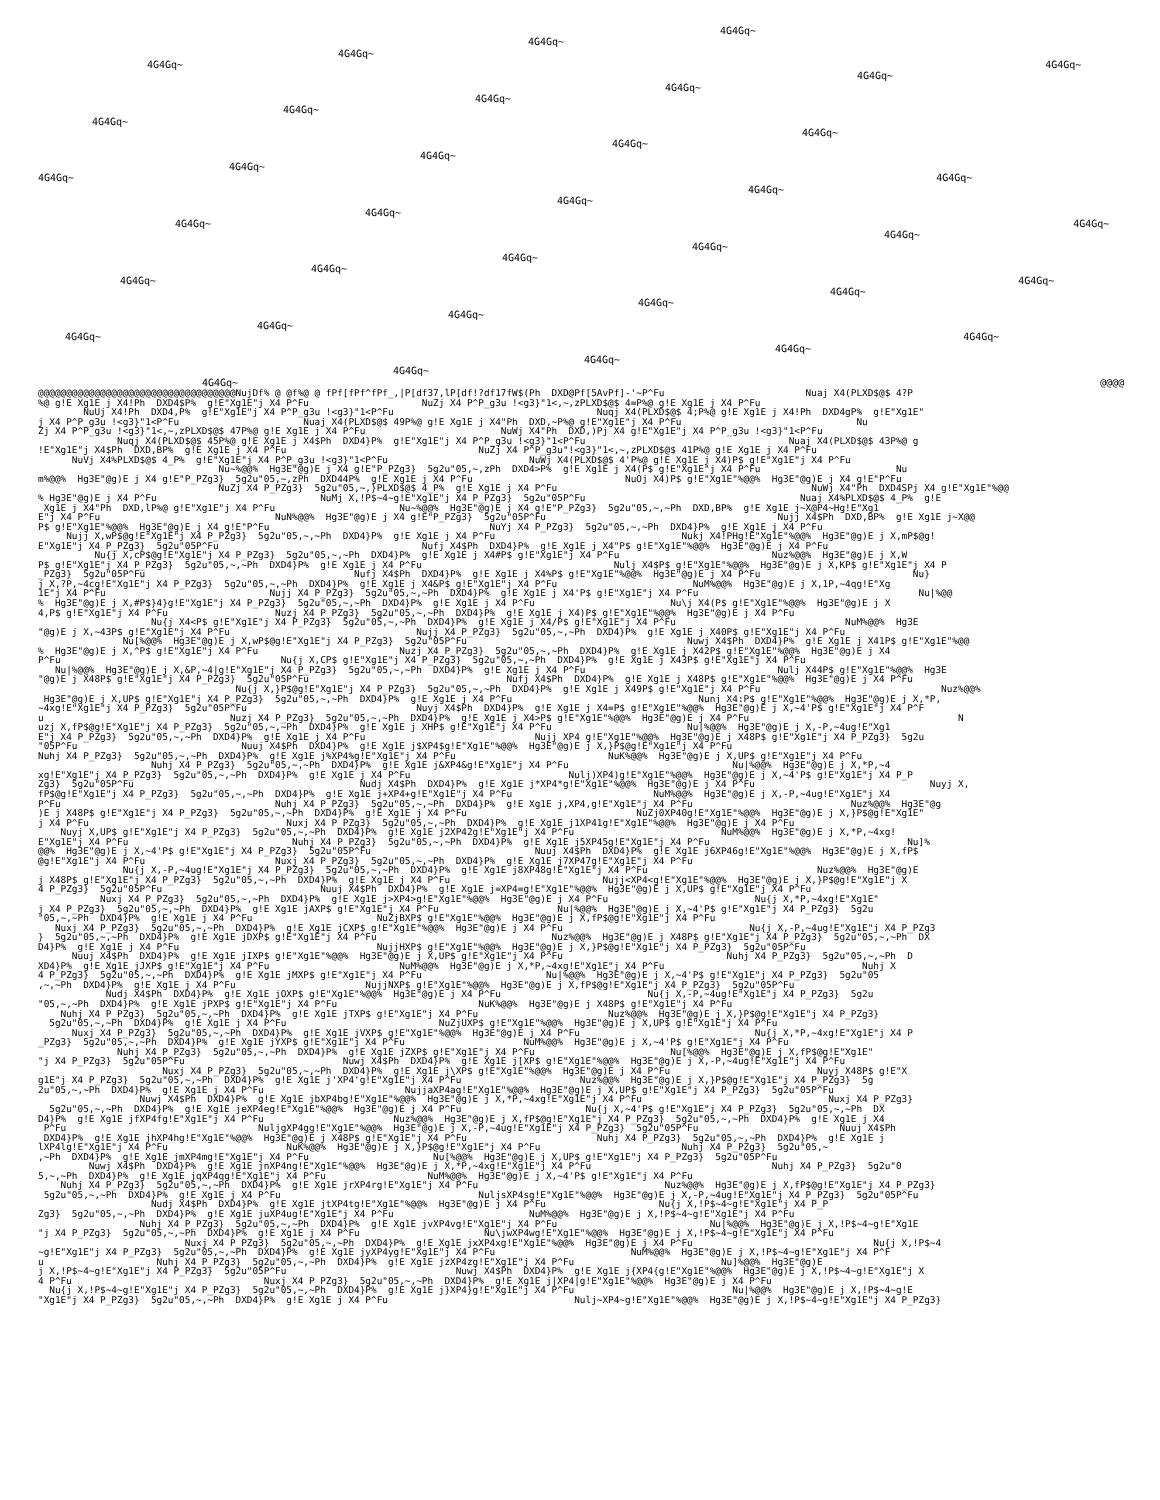4G4Gq~
4G4Gq~
4G4Gq~
4G4Gq~ 4G4Gq~
4G4Gq~
4G4Gq~
4G4Gq~
4G4Gq~
4G4Gq~
4G4Gq~
4G4Gq~
4G4Gq~
4G4Gq~
4G4Gq~ 4G4Gq~
4G4Gq~
4G4Gq~
4G4Gq~
4G4Gq~ 4G4Gq~
4G4Gq~
4G4Gq~
4G4Gq~
4G4Gq~
4G4Gq~ 4G4Gq~
4G4Gq~
4G4Gq~
4G4Gq~
4G4Gq~
4G4Gq~ 4G4Gq~
4G4Gq~
4G4Gq~
4G4Gq~
4G4Gq~ @@@@
@@@@@@@@@@@@@@@@@@@@@@@@@@@@@@@@@@@NujDf% @ @f%@ @ fPf[fPf^fPf_,|P[df37,lP[df!?df17fW$(Ph  DXD@Pf[5AvPf]-'~P^Fu                         Nuaj X4(PLXD$@$ 4?P
%@ g!E Xg1E j X4!Ph  DXD4$P%  g!E"Xg1E"j X4 P^Fu                    NuZj X4 P^P_g3u !<g3}"1<,~,zPLXD$@$ 4=P%@ g!E Xg1E j X4 P^Fu
        NuUj X4!Ph  DXD4,P%  g!E"Xg1E"j X4 P^P_g3u !<g3}"1<P^Fu                                    Nuqj X4(PLXD$@$ 4;P%@ g!E Xg1E j X4!Ph  DXD4gP%  g!E"Xg1E"
j X4 P^P_g3u !<g3}"1<P^Fu                      Nuaj X4(PLXD$@$ 49P%@ g!E Xg1E j X4"Ph  DXD,~P%@ g!E"Xg1E"j X4 P^Fu                               Nu
Zj X4 P^P_g3u !<g3}"1<,~,zPLXD$@$ 47P%@ g!E Xg1E j X4 P^Fu                        NuWj X4"Ph  DXD,)Pj X4 g!E"Xg1E"j X4 P^P_g3u !<g3}"1<P^Fu
              Nuqj X4(PLXD$@$ 45P%@ g!E Xg1E j X4$Ph  DXD4}P%  g!E"Xg1E"j X4 P^P_g3u !<g3}"1<P^Fu                                    Nuaj X4(PLXD$@$ 43P%@ g
!E"Xg1E"j X4$Ph  DXD,BP%  g!E Xg1E j X4 P^Fu                                  NuZj X4 P^P_g3u"!<g3}"1<,~,zPLXD$@$ 41P%@ g!E Xg1E j X4 P^Fu
      NuVj X4%PLXD$@$ 4_P%  g!E"Xg1E"j X4 P^P_g3u !<g3}"1<P^Fu                         NuWj X4(PLXD$@$ 4'P%@ g!E Xg1E j X4)P$ g!E"Xg1E"j X4 P^Fu
                                Nu~%@@%  Hg3E"@g)E j X4 g!E"P_PZg3}  5g2u"05,~,zPh  DXD4>P%  g!E Xg1E j X4(P$ g!E"Xg1E"j X4 P^Fu                        Nu
m%@@%  Hg3E"@g)E j X4 g!E"P_PZg3}  5g2u"05,~,zPh  DXD44P%  g!E Xg1E j X4 P^Fu                           NuOj X4)P$ g!E"Xg1E"%@@%  Hg3E"@g)E j X4 g!E"P^Fu
                                NuZj X4 P_PZg3}  5g2u"05,~,}PLXD$@$ 4_P%  g!E Xg1E j X4 P^Fu                                             NuWj X4"Ph  DXD4SPj X4 g!E"Xg1E"%@@
% Hg3E"@g)E j X4 P^Fu                             NuMj X,!P$~4~g!E"Xg1E"j X4 P_PZg3}  5g2u"05P^Fu                                      Nuaj X4%PLXD$@$ 4_P%  g!E
 Xg1E j X4"Ph  DXD,lP%@ g!E"Xg1E"j X4 P^Fu                      Nu~%@@%  Hg3E"@g)E j X4 g!E"P_PZg3}  5g2u"05,~,~Ph  DXD,BP%  g!E Xg1E j~X@P4~Hg!E"Xg1
E"j X4 P^Fu                               NuN%@@%  Hg3E"@g)E j X4 g!E"P_PZg3}  5g2u"05P^Fu                                         Nujj X4$Ph  DXD,BP%  g!E Xg1E j~X@@
P$ g!E"Xg1E"%@@%  Hg3E"@g)E j X4 g!E"P^Fu                                       NuYj X4 P_PZg3}  5g2u"05,~,~Ph  DXD4}P%  g!E Xg1E j X4 P^Fu
     Nujj X,wP$@g!E"Xg1E"j X4 P_PZg3}  5g2u"05,~,~Ph  DXD4}P%  g!E Xg1E j X4 P^Fu                                 Nukj X4!PHg!E"Xg1E"%@@%  Hg3E"@g)E j X,mP$@g!
E"Xg1E"j X4 P_PZg3}  5g2u"05P^Fu                                    Nufj X4$Ph  DXD4}P%  g!E Xg1E j X4"P$ g!E"Xg1E"%@@%  Hg3E"@g)E j X4 P^Fu
          Nu{j X,cP$@g!E"Xg1E"j X4 P_PZg3}  5g2u"05,~,~Ph  DXD4}P%  g!E Xg1E j X4#P$ g!E"Xg1E"j X4 P^Fu                           Nuz%@@%  Hg3E"@g)E j X,W
P$ g!E"Xg1E"j X4 P_PZg3}  5g2u"05,~,~Ph  DXD4}P%  g!E Xg1E j X4 P^Fu                                  Nulj X4$P$ g!E"Xg1E"%@@%  Hg3E"@g)E j X,KP$ g!E"Xg1E"j X4 P
_PZg3}  5g2u"05P^Fu                                     Nufj X4$Ph  DXD4}P%  g!E Xg1E j X4%P$ g!E"Xg1E"%@@%  Hg3E"@g)E j X4 P^Fu                           Nu}
j X,?P,~4cg!E"Xg1E"j X4 P_PZg3}  5g2u"05,~,~Ph  DXD4}P%  g!E Xg1E j X4&P$ g!E"Xg1E"j X4 P^Fu                        NuM%@@%  Hg3E"@g)E j X,1P,~4qg!E"Xg
1E"j X4 P^Fu                             Nujj X4 P_PZg3}  5g2u"05,~,~Ph  DXD4}P%  g!E Xg1E j X4'P$ g!E"Xg1E"j X4 P^Fu                                       Nu|%@@
%  Hg3E"@g)E j X,#P$}4}g!E"Xg1E"j X4 P_PZg3}  5g2u"05,~,~Ph  DXD4}P%  g!E Xg1E j X4 P^Fu                        Nu\j X4(P$ g!E"Xg1E"%@@%  Hg3E"@g)E j X
4,P$ g!E"Xg1E"j X4 P^Fu                   Nuzj X4 P_PZg3}  5g2u"05,~,~Ph  DXD4}P%  g!E Xg1E j X4)P$ g!E"Xg1E"%@@%  Hg3E"@g)E j X4 P^Fu
                    Nu{j X4<P$ g!E"Xg1E"j X4 P_PZg3}  5g2u"05,~,~Ph  DXD4}P%  g!E Xg1E j X4/P$ g!E"Xg1E"j X4 P^Fu                              NuM%@@%  Hg3E
"@g)E j X,~43P$ g!E"Xg1E"j X4 P^Fu                                 Nujj X4 P_PZg3}  5g2u"05,~,~Ph  DXD4}P%  g!E Xg1E j X40P$ g!E"Xg1E"j X4 P^Fu
               Nu[%@@%  Hg3E"@g)E j X,wP$@g!E"Xg1E"j X4 P_PZg3}  5g2u"05P^Fu                                       Nuwj X4$Ph  DXD4}P%  g!E Xg1E j X41P$ g!E"Xg1E"%@@
%  Hg3E"@g)E j X,^P$ g!E"Xg1E"j X4 P^Fu                         Nuzj X4 P_PZg3}  5g2u"05,~,~Ph  DXD4}P%  g!E Xg1E j X42P$ g!E"Xg1E"%@@%  Hg3E"@g)E j X4
P^Fu                                       Nu{j X,CP$ g!E"Xg1E"j X4 P_PZg3}  5g2u"05,~,~Ph  DXD4}P%  g!E Xg1E j X43P$ g!E"Xg1E"j X4 P^Fu
   Nu|%@@%  Hg3E"@g)E j X,&P,~4|g!E"Xg1E"j X4 P_PZg3}  5g2u"05,~,~Ph  DXD4}P%  g!E Xg1E j X4 P^Fu                                  Nulj X44P$ g!E"Xg1E"%@@%  Hg3E
"@g)E j X48P$ g!E"Xg1E"j X4 P_PZg3}  5g2u"05P^Fu                                   Nufj X4$Ph  DXD4}P%  g!E Xg1E j X48P$ g!E"Xg1E"%@@%  Hg3E"@g)E j X4 P^Fu
                                   Nu{j X,}P$@g!E"Xg1E"j X4 P_PZg3}  5g2u"05,~,~Ph  DXD4}P%  g!E Xg1E j X49P$ g!E"Xg1E"j X4 P^Fu                                Nuz%@@%
 Hg3E"@g)E j X,UP$ g!E"Xg1E"j X4 P_PZg3}  5g2u"05,~,~Ph  DXD4}P%  g!E Xg1E j X4 P^Fu                                 Nunj X4:P$ g!E"Xg1E"%@@%  Hg3E"@g)E j X,*P,
~4xg!E"Xg1E"j X4 P_PZg3}  5g2u"05P^Fu                              Nuyj X4$Ph  DXD4}P%  g!E Xg1E j X4=P$ g!E"Xg1E"%@@%  Hg3E"@g)E j X,~4'P$ g!E"Xg1E"j X4 P^F
u                                 Nuzj X4 P_PZg3}  5g2u"05,~,~Ph  DXD4}P%  g!E Xg1E j X4>P$ g!E"Xg1E"%@@%  Hg3E"@g)E j X4 P^Fu                                     N
uzj X,fP$@g!E"Xg1E"j X4 P_PZg3}  5g2u"05,~,~Ph  DXD4}P%  g!E Xg1E j XHP$ g!E"Xg1E"j X4 P^Fu                        Nu|%@@%  Hg3E"@g)E j X,-P,~4ug!E"Xg1
E"j X4 P_PZg3}  5g2u"05,~,~Ph  DXD4}P%  g!E Xg1E j X4 P^Fu                              Nujj XP4 g!E"Xg1E"%@@%  Hg3E"@g)E j X48P$ g!E"Xg1E"j X4 P_PZg3}  5g2u
"05P^Fu                             Nuuj X4$Ph  DXD4}P%  g!E Xg1E j$XP4$g!E"Xg1E"%@@%  Hg3E"@g)E j X,}P$@g!E"Xg1E"j X4 P^Fu
Nuhj X4 P_PZg3}  5g2u"05,~,~Ph  DXD4}P%  g!E Xg1E j%XP4%g!E"Xg1E"j X4 P^Fu                           NuK%@@%  Hg3E"@g)E j X,UP$ g!E"Xg1E"j X4 P^Fu
                    Nuhj X4 P_PZg3}  5g2u"05,~,~Ph  DXD4}P%  g!E Xg1E j&XP4&g!E"Xg1E"j X4 P^Fu                             Nu|%@@%  Hg3E"@g)E j X,*P,~4
xg!E"Xg1E"j X4 P_PZg3}  5g2u"05,~,~Ph  DXD4}P%  g!E Xg1E j X4 P^Fu                            Nulj)XP4)g!E"Xg1E"%@@%  Hg3E"@g)E j X,~4'P$ g!E"Xg1E"j X4 P_P
Zg3}  5g2u"05P^Fu                                        Nudj X4$Ph  DXD4}P%  g!E Xg1E j*XP4*g!E"Xg1E"%@@%  Hg3E"@g)E j X4 P^Fu                               Nuyj X,
fP$@g!E"Xg1E"j X4 P_PZg3}  5g2u"05,~,~Ph  DXD4}P%  g!E Xg1E j+XP4+g!E"Xg1E"j X4 P^Fu                         NuM%@@%  Hg3E"@g)E j X,-P,~4ug!E"Xg1E"j X4
P^Fu                                      Nuhj X4 P_PZg3}  5g2u"05,~,~Ph  DXD4}P%  g!E Xg1E j,XP4,g!E"Xg1E"j X4 P^Fu                            Nuz%@@%  Hg3E"@g
)E j X48P$ g!E"Xg1E"j X4 P_PZg3}  5g2u"05,~,~Ph  DXD4}P%  g!E Xg1E j X4 P^Fu                              NuZj0XP40g!E"Xg1E"%@@%  Hg3E"@g)E j X,}P$@g!E"Xg1E"
j X4 P^Fu                                   Nuxj X4 P_PZg3}  5g2u"05,~,~Ph  DXD4}P%  g!E Xg1E j1XP41g!E"Xg1E"%@@%  Hg3E"@g)E j X4 P^Fu
    Nuyj X,UP$ g!E"Xg1E"j X4 P_PZg3}  5g2u"05,~,~Ph  DXD4}P%  g!E Xg1E j2XP42g!E"Xg1E"j X4 P^Fu                          NuM%@@%  Hg3E"@g)E j X,*P,~4xg!
E"Xg1E"j X4 P^Fu                             Nuhj X4 P_PZg3}  5g2u"05,~,~Ph  DXD4}P%  g!E Xg1E j5XP45g!E"Xg1E"j X4 P^Fu                                   Nu]%
@@%  Hg3E"@g)E j X,~4'P$ g!E"Xg1E"j X4 P_PZg3}  5g2u"05P^Fu                             Nuuj X4$Ph  DXD4}P%  g!E Xg1E j6XP46g!E"Xg1E"%@@%  Hg3E"@g)E j X,fP$
@g!E"Xg1E"j X4 P^Fu                       Nuxj X4 P_PZg3}  5g2u"05,~,~Ph  DXD4}P%  g!E Xg1E j7XP47g!E"Xg1E"j X4 P^Fu
               Nu{j X,-P,~4ug!E"Xg1E"j X4 P_PZg3}  5g2u"05,~,~Ph  DXD4}P%  g!E Xg1E j8XP48g!E"Xg1E"j X4 P^Fu                              Nuz%@@%  Hg3E"@g)E
j X48P$ g!E"Xg1E"j X4 P_PZg3}  5g2u"05,~,~Ph  DXD4}P%  g!E Xg1E j X4 P^Fu                           Nujj<XP4<g!E"Xg1E"%@@%  Hg3E"@g)E j X,}P$@g!E"Xg1E"j X
4 P_PZg3}  5g2u"05P^Fu                            Nuuj X4$Ph  DXD4}P%  g!E Xg1E j=XP4=g!E"Xg1E"%@@%  Hg3E"@g)E j X,UP$ g!E"Xg1E"j X4 P^Fu
           Nuxj X4 P_PZg3}  5g2u"05,~,~Ph  DXD4}P%  g!E Xg1E j>XP4>g!E"Xg1E"%@@%  Hg3E"@g)E j X4 P^Fu                          Nu{j X,*P,~4xg!E"Xg1E"
j X4 P_PZg3}  5g2u"05,~,~Ph  DXD4}P%  g!E Xg1E jAXP$ g!E"Xg1E"j X4 P^Fu                     Nu|%@@%  Hg3E"@g)E j X,~4'P$ g!E"Xg1E"j X4 P_PZg3}  5g2u
"05,~,~Ph  DXD4}P%  g!E Xg1E j X4 P^Fu                      NuZjBXP$ g!E"Xg1E"%@@%  Hg3E"@g)E j X,fP$@g!E"Xg1E"j X4 P^Fu
   Nuxj X4 P_PZg3}  5g2u"05,~,~Ph  DXD4}P%  g!E Xg1E jCXP$ g!E"Xg1E"%@@%  Hg3E"@g)E j X4 P^Fu                                 Nu{j X,-P,~4ug!E"Xg1E"j X4 P_PZg3
}  5g2u"05,~,~Ph  DXD4}P%  g!E Xg1E jDXP$ g!E"Xg1E"j X4 P^Fu                               Nuz%@@%  Hg3E"@g)E j X48P$ g!E"Xg1E"j X4 P_PZg3}  5g2u"05,~,~Ph  DX
D4}P%  g!E Xg1E j X4 P^Fu                                   NujjHXP$ g!E"Xg1E"%@@%  Hg3E"@g)E j X,}P$@g!E"Xg1E"j X4 P_PZg3}  5g2u"05P^Fu
      Nuuj X4$Ph  DXD4}P%  g!E Xg1E jIXP$ g!E"Xg1E"%@@%  Hg3E"@g)E j X,UP$ g!E"Xg1E"j X4 P^Fu                             Nuhj X4 P_PZg3}  5g2u"05,~,~Ph  D
XD4}P%  g!E Xg1E jJXP$ g!E"Xg1E"j X4 P^Fu                       NuM%@@%  Hg3E"@g)E j X,*P,~4xg!E"Xg1E"j X4 P^Fu                                   Nuhj X
4 P_PZg3}  5g2u"05,~,~Ph  DXD4}P%  g!E Xg1E jMXP$ g!E"Xg1E"j X4 P^Fu                      Nu|%@@%  Hg3E"@g)E j X,~4'P$ g!E"Xg1E"j X4 P_PZg3}  5g2u"05
,~,~Ph  DXD4}P%  g!E Xg1E j X4 P^Fu                       NujjNXP$ g!E"Xg1E"%@@%  Hg3E"@g)E j X,fP$@g!E"Xg1E"j X4 P_PZg3}  5g2u"05P^Fu
            Nudj X4$Ph  DXD4}P%  g!E Xg1E jOXP$ g!E"Xg1E"%@@%  Hg3E"@g)E j X4 P^Fu                          Nu{j X,-P,~4ug!E"Xg1E"j X4 P_PZg3}  5g2u
"05,~,~Ph  DXD4}P%  g!E Xg1E jPXP$ g!E"Xg1E"j X4 P^Fu                         NuK%@@%  Hg3E"@g)E j X48P$ g!E"Xg1E"j X4 P^Fu
    Nuhj X4 P_PZg3}  5g2u"05,~,~Ph  DXD4}P%  g!E Xg1E jTXP$ g!E"Xg1E"j X4 P^Fu                       Nuz%@@%  Hg3E"@g)E j X,}P$@g!E"Xg1E"j X4 P_PZg3}
  5g2u"05,~,~Ph  DXD4}P%  g!E Xg1E j X4 P^Fu                           NuZjUXP$ g!E"Xg1E"%@@%  Hg3E"@g)E j X,UP$ g!E"Xg1E"j X4 P^Fu
      Nuxj X4 P_PZg3}  5g2u"05,~,~Ph  DXD4}P%  g!E Xg1E jVXP$ g!E"Xg1E"%@@%  Hg3E"@g)E j X4 P^Fu                               Nu{j X,*P,~4xg!E"Xg1E"j X4 P
_PZg3}  5g2u"05,~,~Ph  DXD4}P%  g!E Xg1E jYXP$ g!E"Xg1E"j X4 P^Fu                     NuM%@@%  Hg3E"@g)E j X,~4'P$ g!E"Xg1E"j X4 P^Fu
              Nuhj X4 P_PZg3}  5g2u"05,~,~Ph  DXD4}P%  g!E Xg1E jZXP$ g!E"Xg1E"j X4 P^Fu                        Nu[%@@%  Hg3E"@g)E j X,fP$@g!E"Xg1E"
"j X4 P_PZg3}  5g2u"05P^Fu                            Nuwj X4$Ph  DXD4}P%  g!E Xg1E j[XP$ g!E"Xg1E"%@@%  Hg3E"@g)E j X,-P,~4ug!E"Xg1E"j X4 P^Fu
                      Nuxj X4 P_PZg3}  5g2u"05,~,~Ph  DXD4}P%  g!E Xg1E j\XP$ g!E"Xg1E"%@@%  Hg3E"@g)E j X4 P^Fu                          Nuyj X48P$ g!E"X
g1E"j X4 P_PZg3}  5g2u"05,~,~Ph  DXD4}P%  g!E Xg1E j'XP4'g!E"Xg1E"j X4 P^Fu                     Nuz%@@%  Hg3E"@g)E j X,}P$@g!E"Xg1E"j X4 P_PZg3}  5g
2u"05,~,~Ph  DXD4}P%  g!E Xg1E j X4 P^Fu                         NujjaXP4ag!E"Xg1E"%@@%  Hg3E"@g)E j X,UP$ g!E"Xg1E"j X4 P_PZg3}  5g2u"05P^Fu
                  Nuwj X4$Ph  DXD4}P%  g!E Xg1E jbXP4bg!E"Xg1E"%@@%  Hg3E"@g)E j X,*P,~4xg!E"Xg1E"j X4 P^Fu                                 Nuxj X4 P_PZg3}
  5g2u"05,~,~Ph  DXD4}P%  g!E Xg1E jeXP4eg!E"Xg1E"%@@%  Hg3E"@g)E j X4 P^Fu                      Nu{j X,~4'P$ g!E"Xg1E"j X4 P_PZg3}  5g2u"05,~,~Ph  DX
D4}P%  g!E Xg1E jfXP4fg!E"Xg1E"j X4 P^Fu                       Nuz%@@%  Hg3E"@g)E j X,fP$@g!E"Xg1E"j X4 P_PZg3}  5g2u"05,~,~Ph  DXD4}P%  g!E Xg1E j X4
 P^Fu                                  NuljgXP4gg!E"Xg1E"%@@%  Hg3E"@g)E j X,-P,~4ug!E"Xg1E"j X4 P_PZg3}  5g2u"05P^Fu                         Nuuj X4$Ph
 DXD4}P%  g!E Xg1E jhXP4hg!E"Xg1E"%@@%  Hg3E"@g)E j X48P$ g!E"Xg1E"j X4 P^Fu                       Nuhj X4 P_PZg3}  5g2u"05,~,~Ph  DXD4}P%  g!E Xg1E j
lXP4lg!E"Xg1E"j X4 P^Fu                     NuK%@@%  Hg3E"@g)E j X,}P$@g!E"Xg1E"j X4 P^Fu                         Nuhj X4 P_PZg3}  5g2u"05,~
,~Ph  DXD4}P%  g!E Xg1E jmXP4mg!E"Xg1E"j X4 P^Fu                      Nu[%@@%  Hg3E"@g)E j X,UP$ g!E"Xg1E"j X4 P_PZg3}  5g2u"05P^Fu
         Nuwj X4$Ph  DXD4}P%  g!E Xg1E jnXP4ng!E"Xg1E"%@@%  Hg3E"@g)E j X,*P,~4xg!E"Xg1E"j X4 P^Fu                                Nuhj X4 P_PZg3}  5g2u"0
5,~,~Ph  DXD4}P%  g!E Xg1E jqXP4qg!E"Xg1E"j X4 P^Fu                  NuM%@@%  Hg3E"@g)E j X,~4'P$ g!E"Xg1E"j X4 P^Fu
    Nuhj X4 P_PZg3}  5g2u"05,~,~Ph  DXD4}P%  g!E Xg1E jrXP4rg!E"Xg1E"j X4 P^Fu                                 Nuz%@@%  Hg3E"@g)E j X,fP$@g!E"Xg1E"j X4 P_PZg3}
 5g2u"05,~,~Ph  DXD4}P%  g!E Xg1E j X4 P^Fu                                   NuljsXP4sg!E"Xg1E"%@@%  Hg3E"@g)E j X,-P,~4ug!E"Xg1E"j X4 P_PZg3}  5g2u"05P^Fu
                    Nudj X4$Ph  DXD4}P%  g!E Xg1E jtXP4tg!E"Xg1E"%@@%  Hg3E"@g)E j X4 P^Fu                    Nu{j X,!P$~4~g!E"Xg1E"j X4 P_P
Zg3}  5g2u"05,~,~Ph  DXD4}P%  g!E Xg1E juXP4ug!E"Xg1E"j X4 P^Fu                        NuM%@@%  Hg3E"@g)E j X,!P$~4~g!E"Xg1E"j X4 P^Fu
                  Nuhj X4 P_PZg3}  5g2u"05,~,~Ph  DXD4}P%  g!E Xg1E jvXP4vg!E"Xg1E"j X4 P^Fu                           Nu|%@@%  Hg3E"@g)E j X,!P$~4~g!E"Xg1E
"j X4 P_PZg3}  5g2u"05,~,~Ph  DXD4}P%  g!E Xg1E j X4 P^Fu                      Nu\jwXP4wg!E"Xg1E"%@@%  Hg3E"@g)E j X,!P$~4~g!E"Xg1E"j X4 P^Fu
                          Nuxj X4 P_PZg3}  5g2u"05,~,~Ph  DXD4}P%  g!E Xg1E jxXP4xg!E"Xg1E"%@@%  Hg3E"@g)E j X4 P^Fu                                Nu{j X,!P$~4
~g!E"Xg1E"j X4 P_PZg3}  5g2u"05,~,~Ph  DXD4}P%  g!E Xg1E jyXP4yg!E"Xg1E"j X4 P^Fu                        NuM%@@%  Hg3E"@g)E j X,!P$~4~g!E"Xg1E"j X4 P^F
u                    Nuhj X4 P_PZg3}  5g2u"05,~,~Ph  DXD4}P%  g!E Xg1E jzXP4zg!E"Xg1E"j X4 P^Fu                          Nu]%@@%  Hg3E"@g)E
j X,!P$~4~g!E"Xg1E"j X4 P_PZg3}  5g2u"05P^Fu                              Nuwj X4$Ph  DXD4}P%  g!E Xg1E j{XP4{g!E"Xg1E"%@@%  Hg3E"@g)E j X,!P$~4~g!E"Xg1E"j X
4 P^Fu                                  Nuxj X4 P_PZg3}  5g2u"05,~,~Ph  DXD4}P%  g!E Xg1E j|XP4|g!E"Xg1E"%@@%  Hg3E"@g)E j X4 P^Fu
  Nu{j X,!P$~4~g!E"Xg1E"j X4 P_PZg3}  5g2u"05,~,~Ph  DXD4}P%  g!E Xg1E j}XP4}g!E"Xg1E"j X4 P^Fu                            Nu|%@@%  Hg3E"@g)E j X,!P$~4~g!E
"Xg1E"j X4 P_PZg3}  5g2u"05,~,~Ph  DXD4}P%  g!E Xg1E j X4 P^Fu                                 Nulj~XP4~g!E"Xg1E"%@@%  Hg3E"@g)E j X,!P$~4~g!E"Xg1E"j X4 P_PZg3}